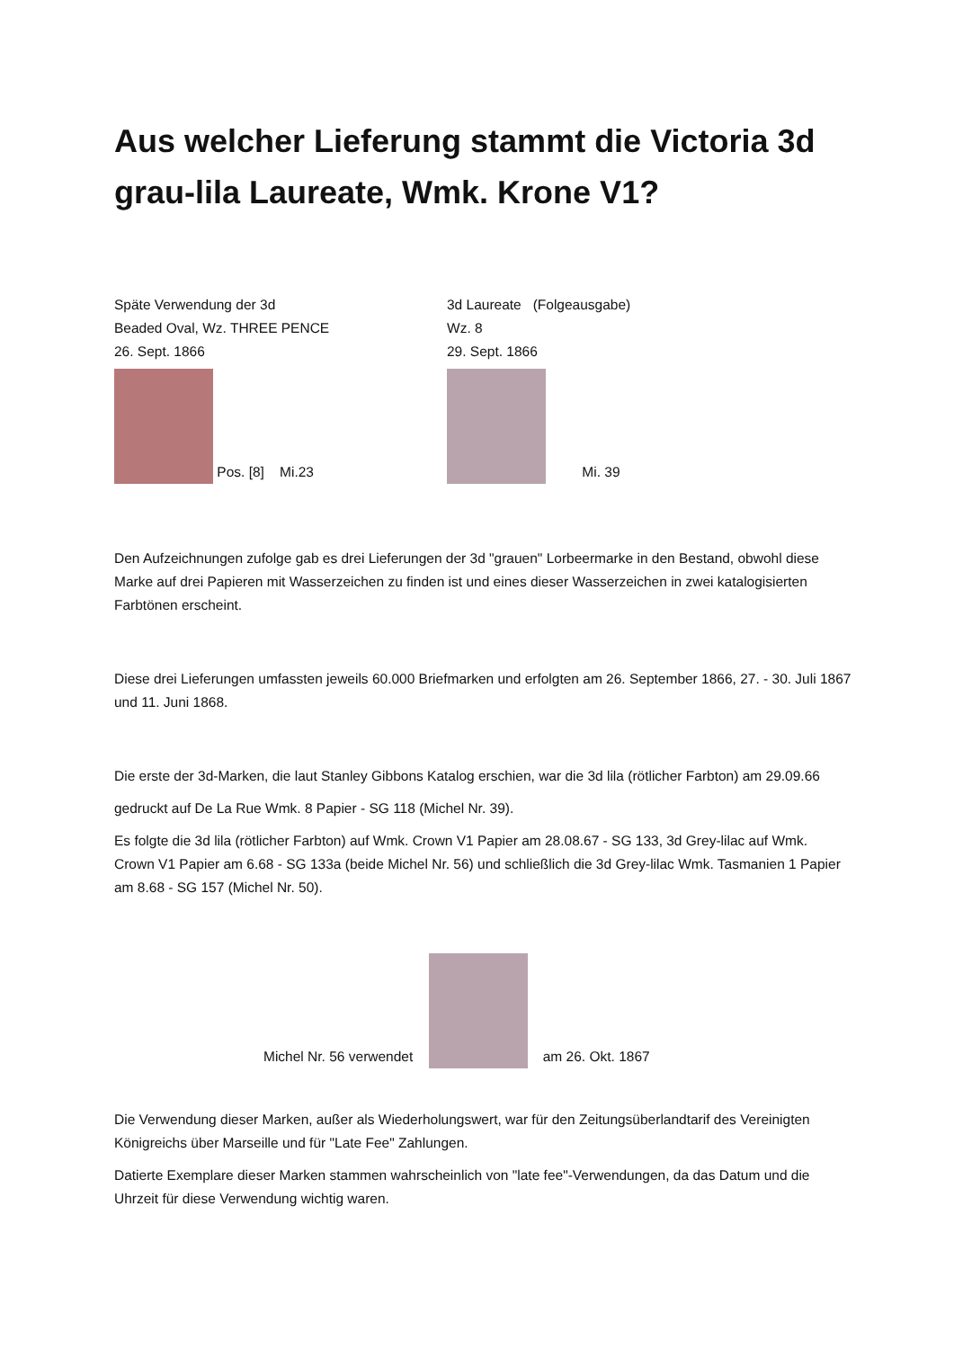Aus welcher Lieferung stammt die Victoria 3d grau-lila Laureate, Wmk. Krone V1?
Späte Verwendung der 3d
Beaded Oval, Wz. THREE PENCE
26. Sept. 1866
Pos. [8] Mi.23
3d Laureate (Folgeausgabe)
Wz. 8
29. Sept. 1866
Mi. 39
Den Aufzeichnungen zufolge gab es drei Lieferungen der 3d "grauen" Lorbeermarke in den Bestand, obwohl diese Marke auf drei Papieren mit Wasserzeichen zu finden ist und eines dieser Wasserzeichen in zwei katalogisierten Farbtönen erscheint.
Diese drei Lieferungen umfassten jeweils 60.000 Briefmarken und erfolgten am 26. September 1866, 27. - 30. Juli 1867 und 11. Juni 1868.
Die erste der 3d-Marken, die laut Stanley Gibbons Katalog erschien, war die 3d lila (rötlicher Farbton) am 29.09.66
gedruckt auf De La Rue Wmk. 8 Papier - SG 118 (Michel Nr. 39).
Es folgte die 3d lila (rötlicher Farbton) auf Wmk. Crown V1 Papier am 28.08.67 - SG 133, 3d Grey-lilac auf Wmk. Crown V1 Papier am 6.68 - SG 133a (beide Michel Nr. 56) und schließlich die 3d Grey-lilac Wmk. Tasmanien 1 Papier am 8.68 - SG 157 (Michel Nr. 50).
Michel Nr. 56 verwendet am 26. Okt. 1867
Die Verwendung dieser Marken, außer als Wiederholungswert, war für den Zeitungsüberlandtarif des Vereinigten Königreichs über Marseille und für "Late Fee" Zahlungen.
Datierte Exemplare dieser Marken stammen wahrscheinlich von "late fee"-Verwendungen, da das Datum und die Uhrzeit für diese Verwendung wichtig waren.